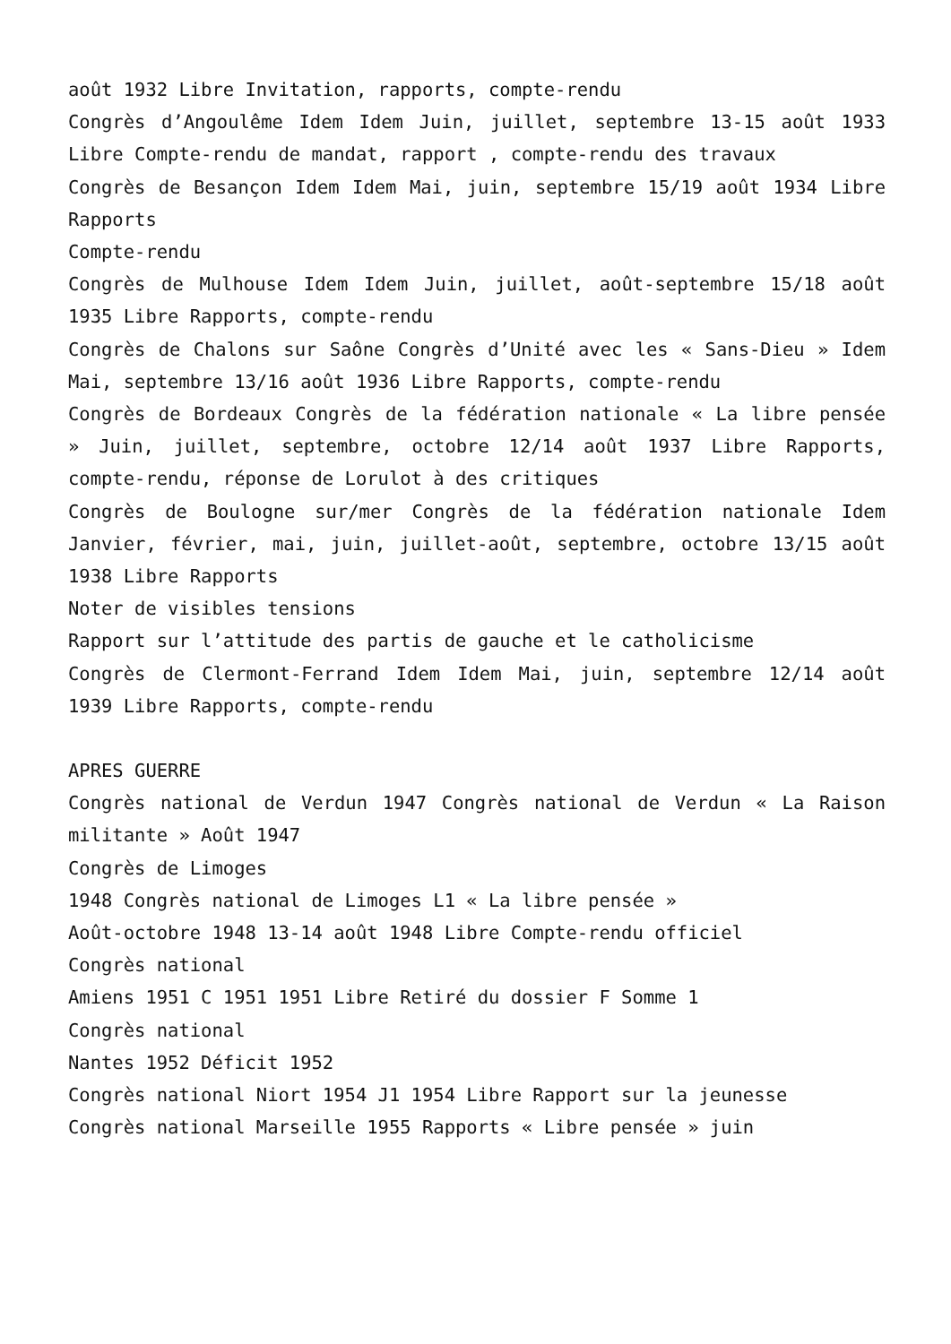août 1932 Libre Invitation, rapports, compte-rendu
Congrès d’Angoulême Idem Idem Juin, juillet, septembre 13-15 août 1933 Libre Compte-rendu de mandat, rapport , compte-rendu des travaux
Congrès de Besançon Idem Idem Mai, juin, septembre 15/19 août 1934 Libre Rapports
Compte-rendu
Congrès de Mulhouse Idem Idem Juin, juillet, août-septembre 15/18 août 1935 Libre Rapports, compte-rendu
Congrès de Chalons sur Saône Congrès d’Unité avec les « Sans-Dieu » Idem Mai, septembre 13/16 août 1936 Libre Rapports, compte-rendu
Congrès de Bordeaux Congrès de la fédération nationale « La libre pensée » Juin, juillet, septembre, octobre 12/14 août 1937 Libre Rapports, compte-rendu, réponse de Lorulot à des critiques
Congrès de Boulogne sur/mer Congrès de la fédération nationale Idem Janvier, février, mai, juin, juillet-août, septembre, octobre 13/15 août 1938 Libre Rapports
Noter de visibles tensions
Rapport sur l’attitude des partis de gauche et le catholicisme
Congrès de Clermont-Ferrand Idem Idem Mai, juin, septembre 12/14 août 1939 Libre Rapports, compte-rendu
APRES GUERRE
Congrès national de Verdun 1947 Congrès national de Verdun « La Raison militante » Août 1947
Congrès de Limoges
1948 Congrès national de Limoges L1 « La libre pensée »
Août-octobre 1948 13-14 août 1948 Libre Compte-rendu officiel
Congrès national
Amiens 1951 C 1951 1951 Libre Retiré du dossier F Somme 1
Congrès national
Nantes 1952 Déficit 1952
Congrès national Niort 1954 J1 1954 Libre Rapport sur la jeunesse
Congrès national Marseille 1955 Rapports « Libre pensée » juin